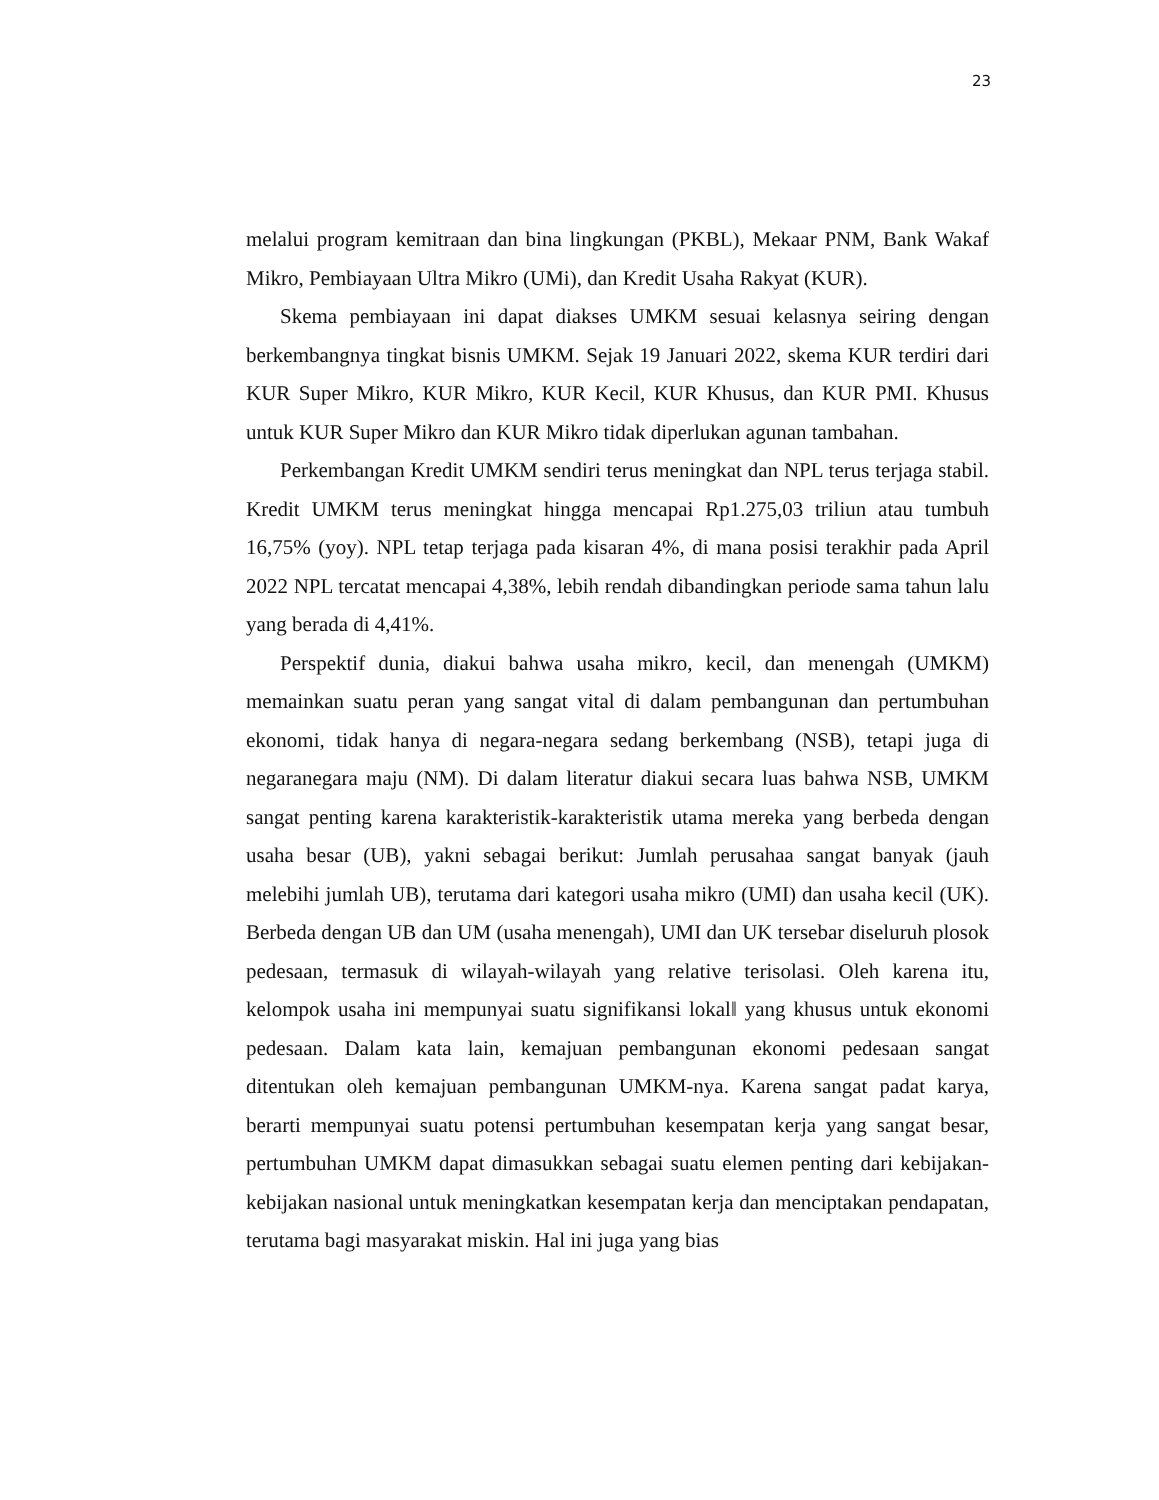23
melalui program kemitraan dan bina lingkungan (PKBL), Mekaar PNM, Bank Wakaf Mikro, Pembiayaan Ultra Mikro (UMi), dan Kredit Usaha Rakyat (KUR).
Skema pembiayaan ini dapat diakses UMKM sesuai kelasnya seiring dengan berkembangnya tingkat bisnis UMKM. Sejak 19 Januari 2022, skema KUR terdiri dari KUR Super Mikro, KUR Mikro, KUR Kecil, KUR Khusus, dan KUR PMI. Khusus untuk KUR Super Mikro dan KUR Mikro tidak diperlukan agunan tambahan.
Perkembangan Kredit UMKM sendiri terus meningkat dan NPL terus terjaga stabil. Kredit UMKM terus meningkat hingga mencapai Rp1.275,03 triliun atau tumbuh 16,75% (yoy). NPL tetap terjaga pada kisaran 4%, di mana posisi terakhir pada April 2022 NPL tercatat mencapai 4,38%, lebih rendah dibandingkan periode sama tahun lalu yang berada di 4,41%.
Perspektif dunia, diakui bahwa usaha mikro, kecil, dan menengah (UMKM) memainkan suatu peran yang sangat vital di dalam pembangunan dan pertumbuhan ekonomi, tidak hanya di negara-negara sedang berkembang (NSB), tetapi juga di negaranegara maju (NM). Di dalam literatur diakui secara luas bahwa NSB, UMKM sangat penting karena karakteristik-karakteristik utama mereka yang berbeda dengan usaha besar (UB), yakni sebagai berikut: Jumlah perusahaa sangat banyak (jauh melebihi jumlah UB), terutama dari kategori usaha mikro (UMI) dan usaha kecil (UK). Berbeda dengan UB dan UM (usaha menengah), UMI dan UK tersebar diseluruh plosok pedesaan, termasuk di wilayah-wilayah yang relative terisolasi. Oleh karena itu, kelompok usaha ini mempunyai suatu signifikansi lokal‖ yang khusus untuk ekonomi pedesaan. Dalam kata lain, kemajuan pembangunan ekonomi pedesaan sangat ditentukan oleh kemajuan pembangunan UMKM-nya. Karena sangat padat karya, berarti mempunyai suatu potensi pertumbuhan kesempatan kerja yang sangat besar, pertumbuhan UMKM dapat dimasukkan sebagai suatu elemen penting dari kebijakan-kebijakan nasional untuk meningkatkan kesempatan kerja dan menciptakan pendapatan, terutama bagi masyarakat miskin. Hal ini juga yang bias